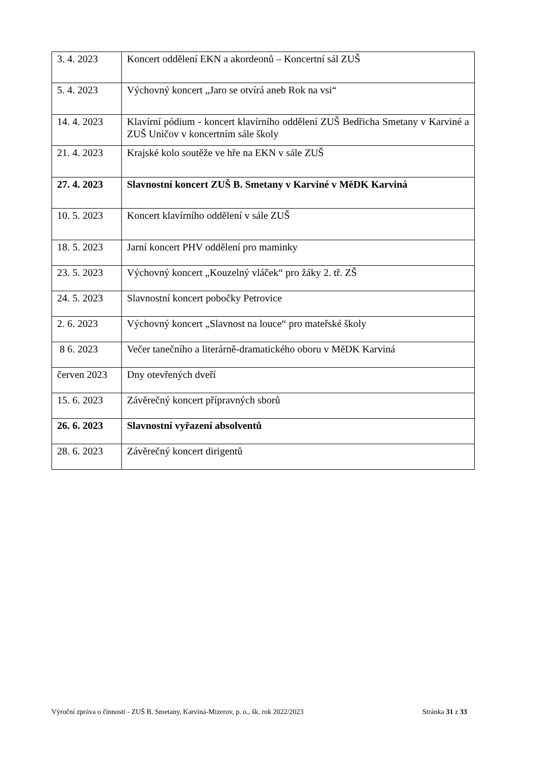| 3. 4. 2023 | Koncert oddělení EKN a akordeonů – Koncertní sál ZUŠ |
| 5. 4. 2023 | Výchovný koncert „Jaro se otvírá aneb Rok na vsi“ |
| 14. 4. 2023 | Klavírní pódium - koncert klavírního oddělení ZUŠ Bedřicha Smetany v Karviné a ZUŠ Uničov v koncertním sále školy |
| 21. 4. 2023 | Krajské kolo soutěže ve hře na EKN v sále ZUŠ |
| 27. 4. 2023 | Slavnostní koncert ZUŠ B. Smetany v Karviné v MěDK Karviná |
| 10. 5. 2023 | Koncert klavírního oddělení v sále ZUŠ |
| 18. 5. 2023 | Jarní koncert PHV oddělení pro maminky |
| 23. 5. 2023 | Výchovný koncert „Kouzelný vláček“ pro žáky 2. tř. ZŠ |
| 24. 5. 2023 | Slavnostní koncert pobočky Petrovice |
| 2. 6. 2023 | Výchovný koncert „Slavnost na louce“ pro mateřské školy |
| 8 6. 2023 | Večer tanečního a literárně-dramatického oboru v MěDK Karviná |
| červen 2023 | Dny otevřených dveří |
| 15. 6. 2023 | Závěrečný koncert přípravných sborů |
| 26. 6. 2023 | Slavnostní vyřazení absolventů |
| 28. 6. 2023 | Závěrečný koncert dirigentů |
Výroční zpráva o činnosti - ZUŠ B. Smetany, Karviná-Mizerov, p. o., šk. rok 2022/2023 Stránka 31 z 33